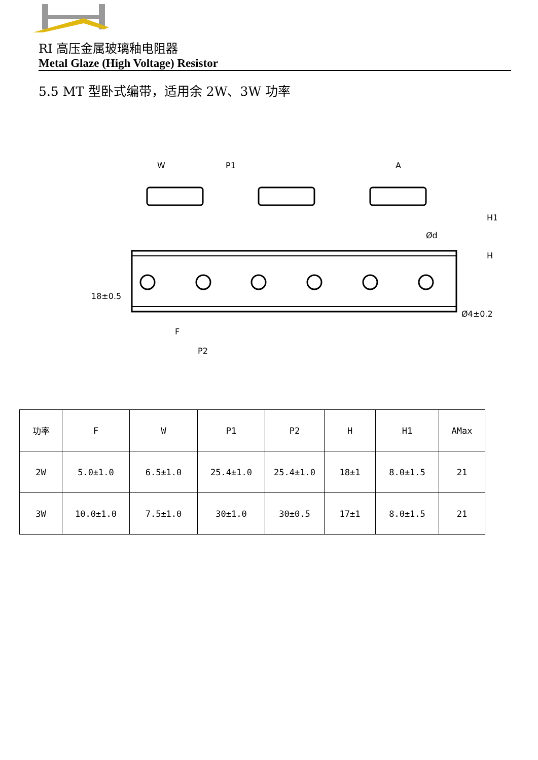RI 高压金属玻璃釉电阻器
Metal Glaze (High Voltage) Resistor
5.5 MT 型卧式编带，适用余 2W、3W 功率
W
P1
A
F
P2
Ød
H1
H
18±0.5
Ø4±0.2
| 功率 | F | W | P1 | P2 | H | H1 | AMax |
| 2W | 5.0±1.0 | 6.5±1.0 | 25.4±1.0 | 25.4±1.0 | 18±1 | 8.0±1.5 | 21 |
| 3W | 10.0±1.0 | 7.5±1.0 | 30±1.0 | 30±0.5 | 17±1 | 8.0±1.5 | 21 |